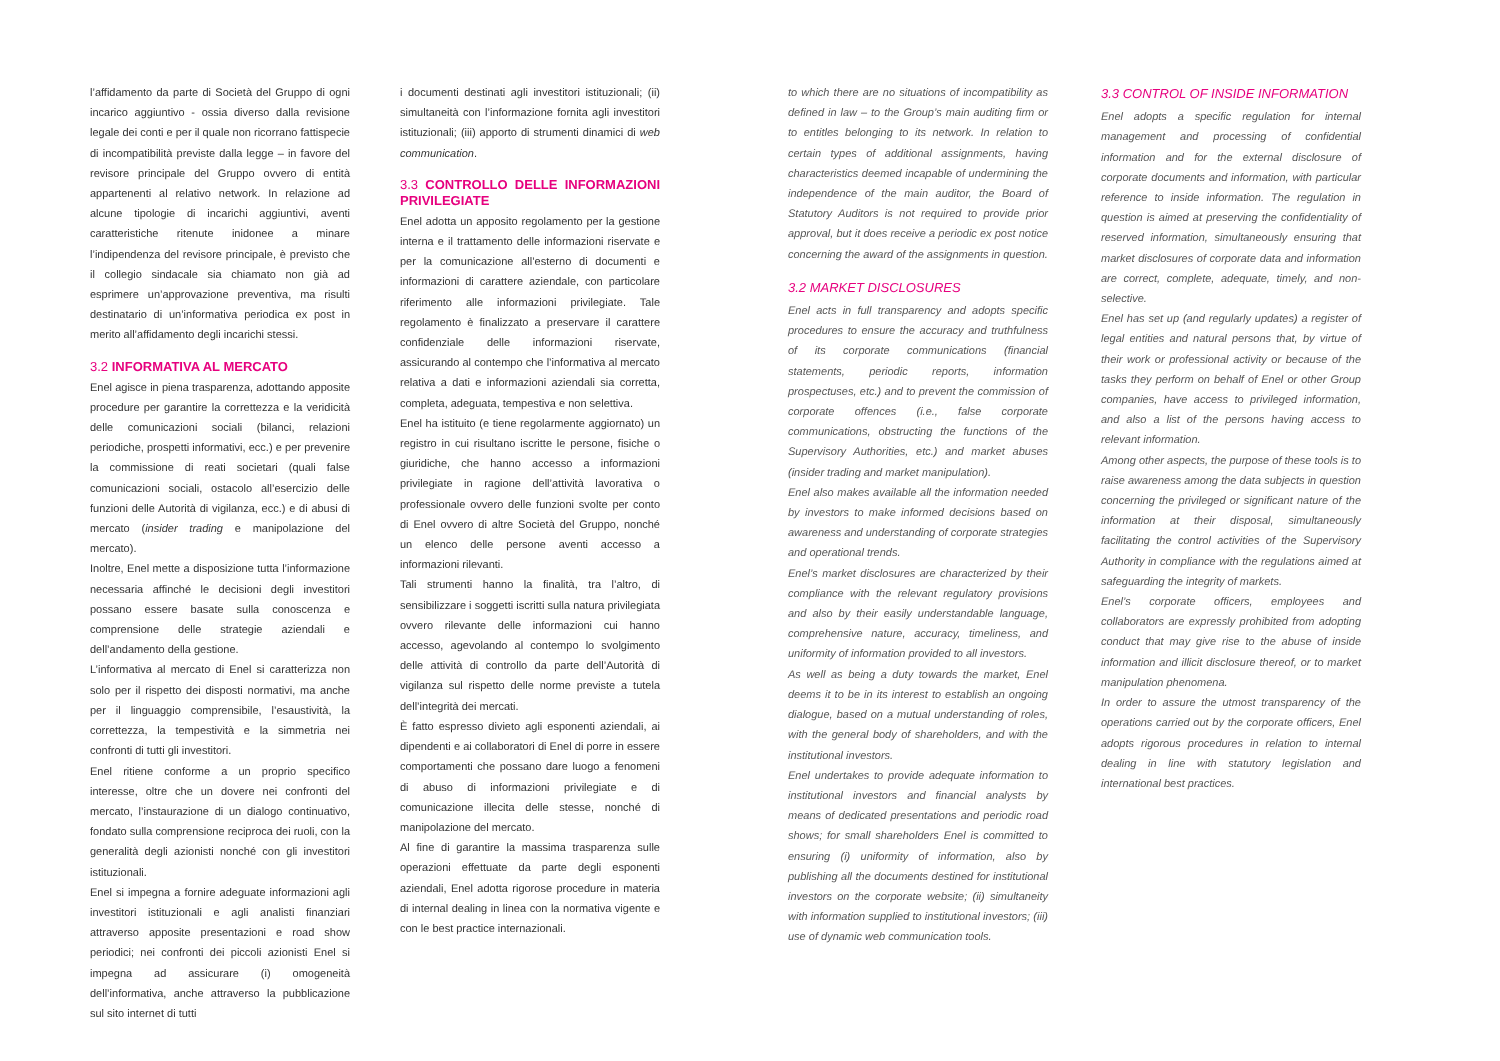l’affidamento da parte di Società del Gruppo di ogni incarico aggiuntivo - ossia diverso dalla revisione legale dei conti e per il quale non ricorrano fattispecie di incompatibilità previste dalla legge – in favore del revisore principale del Gruppo ovvero di entità appartenenti al relativo network. In relazione ad alcune tipologie di incarichi aggiuntivi, aventi caratteristiche ritenute inidonee a minare l’indipendenza del revisore principale, è previsto che il collegio sindacale sia chiamato non già ad esprimere un’approvazione preventiva, ma risulti destinatario di un’informativa periodica ex post in merito all’affidamento degli incarichi stessi.
3.2 INFORMATIVA AL MERCATO
Enel agisce in piena trasparenza, adottando apposite procedure per garantire la correttezza e la veridicità delle comunicazioni sociali (bilanci, relazioni periodiche, prospetti informativi, ecc.) e per prevenire la commissione di reati societari (quali false comunicazioni sociali, ostacolo all’esercizio delle funzioni delle Autorità di vigilanza, ecc.) e di abusi di mercato (insider trading e manipolazione del mercato).
Inoltre, Enel mette a disposizione tutta l’informazione necessaria affinché le decisioni degli investitori possano essere basate sulla conoscenza e comprensione delle strategie aziendali e dell’andamento della gestione.
L’informativa al mercato di Enel si caratterizza non solo per il rispetto dei disposti normativi, ma anche per il linguaggio comprensibile, l’esaustività, la correttezza, la tempestività e la simmetria nei confronti di tutti gli investitori.
Enel ritiene conforme a un proprio specifico interesse, oltre che un dovere nei confronti del mercato, l’instaurazione di un dialogo continuativo, fondato sulla comprensione reciproca dei ruoli, con la generalità degli azionisti nonché con gli investitori istituzionali.
Enel si impegna a fornire adeguate informazioni agli investitori istituzionali e agli analisti finanziari attraverso apposite presentazioni e road show periodici; nei confronti dei piccoli azionisti Enel si impegna ad assicurare (i) omogeneità dell’informativa, anche attraverso la pubblicazione sul sito internet di tutti
i documenti destinati agli investitori istituzionali; (ii) simultaneità con l’informazione fornita agli investitori istituzionali; (iii) apporto di strumenti dinamici di web communication.
3.3 CONTROLLO DELLE INFORMAZIONI PRIVILEGIATE
Enel adotta un apposito regolamento per la gestione interna e il trattamento delle informazioni riservate e per la comunicazione all’esterno di documenti e informazioni di carattere aziendale, con particolare riferimento alle informazioni privilegiate. Tale regolamento è finalizzato a preservare il carattere confidenziale delle informazioni riservate, assicurando al contempo che l’informativa al mercato relativa a dati e informazioni aziendali sia corretta, completa, adeguata, tempestiva e non selettiva.
Enel ha istituito (e tiene regolarmente aggiornato) un registro in cui risultano iscritte le persone, fisiche o giuridiche, che hanno accesso a informazioni privilegiate in ragione dell’attività lavorativa o professionale ovvero delle funzioni svolte per conto di Enel ovvero di altre Società del Gruppo, nonché un elenco delle persone aventi accesso a informazioni rilevanti.
Tali strumenti hanno la finalità, tra l’altro, di sensibilizzare i soggetti iscritti sulla natura privilegiata ovvero rilevante delle informazioni cui hanno accesso, agevolando al contempo lo svolgimento delle attività di controllo da parte dell’Autorità di vigilanza sul rispetto delle norme previste a tutela dell’integrità dei mercati.
È fatto espresso divieto agli esponenti aziendali, ai dipendenti e ai collaboratori di Enel di porre in essere comportamenti che possano dare luogo a fenomeni di abuso di informazioni privilegiate e di comunicazione illecita delle stesse, nonché di manipolazione del mercato.
Al fine di garantire la massima trasparenza sulle operazioni effettuate da parte degli esponenti aziendali, Enel adotta rigorose procedure in materia di internal dealing in linea con la normativa vigente e con le best practice internazionali.
to which there are no situations of incompatibility as defined in law – to the Group’s main auditing firm or to entitles belonging to its network. In relation to certain types of additional assignments, having characteristics deemed incapable of undermining the independence of the main auditor, the Board of Statutory Auditors is not required to provide prior approval, but it does receive a periodic ex post notice concerning the award of the assignments in question.
3.2 MARKET DISCLOSURES
Enel acts in full transparency and adopts specific procedures to ensure the accuracy and truthfulness of its corporate communications (financial statements, periodic reports, information prospectuses, etc.) and to prevent the commission of corporate offences (i.e., false corporate communications, obstructing the functions of the Supervisory Authorities, etc.) and market abuses (insider trading and market manipulation).
Enel also makes available all the information needed by investors to make informed decisions based on awareness and understanding of corporate strategies and operational trends.
Enel’s market disclosures are characterized by their compliance with the relevant regulatory provisions and also by their easily understandable language, comprehensive nature, accuracy, timeliness, and uniformity of information provided to all investors.
As well as being a duty towards the market, Enel deems it to be in its interest to establish an ongoing dialogue, based on a mutual understanding of roles, with the general body of shareholders, and with the institutional investors.
Enel undertakes to provide adequate information to institutional investors and financial analysts by means of dedicated presentations and periodic road shows; for small shareholders Enel is committed to ensuring (i) uniformity of information, also by publishing all the documents destined for institutional investors on the corporate website; (ii) simultaneity with information supplied to institutional investors; (iii) use of dynamic web communication tools.
3.3 CONTROL OF INSIDE INFORMATION
Enel adopts a specific regulation for internal management and processing of confidential information and for the external disclosure of corporate documents and information, with particular reference to inside information. The regulation in question is aimed at preserving the confidentiality of reserved information, simultaneously ensuring that market disclosures of corporate data and information are correct, complete, adequate, timely, and non-selective.
Enel has set up (and regularly updates) a register of legal entities and natural persons that, by virtue of their work or professional activity or because of the tasks they perform on behalf of Enel or other Group companies, have access to privileged information, and also a list of the persons having access to relevant information.
Among other aspects, the purpose of these tools is to raise awareness among the data subjects in question concerning the privileged or significant nature of the information at their disposal, simultaneously facilitating the control activities of the Supervisory Authority in compliance with the regulations aimed at safeguarding the integrity of markets.
Enel’s corporate officers, employees and collaborators are expressly prohibited from adopting conduct that may give rise to the abuse of inside information and illicit disclosure thereof, or to market manipulation phenomena.
In order to assure the utmost transparency of the operations carried out by the corporate officers, Enel adopts rigorous procedures in relation to internal dealing in line with statutory legislation and international best practices.